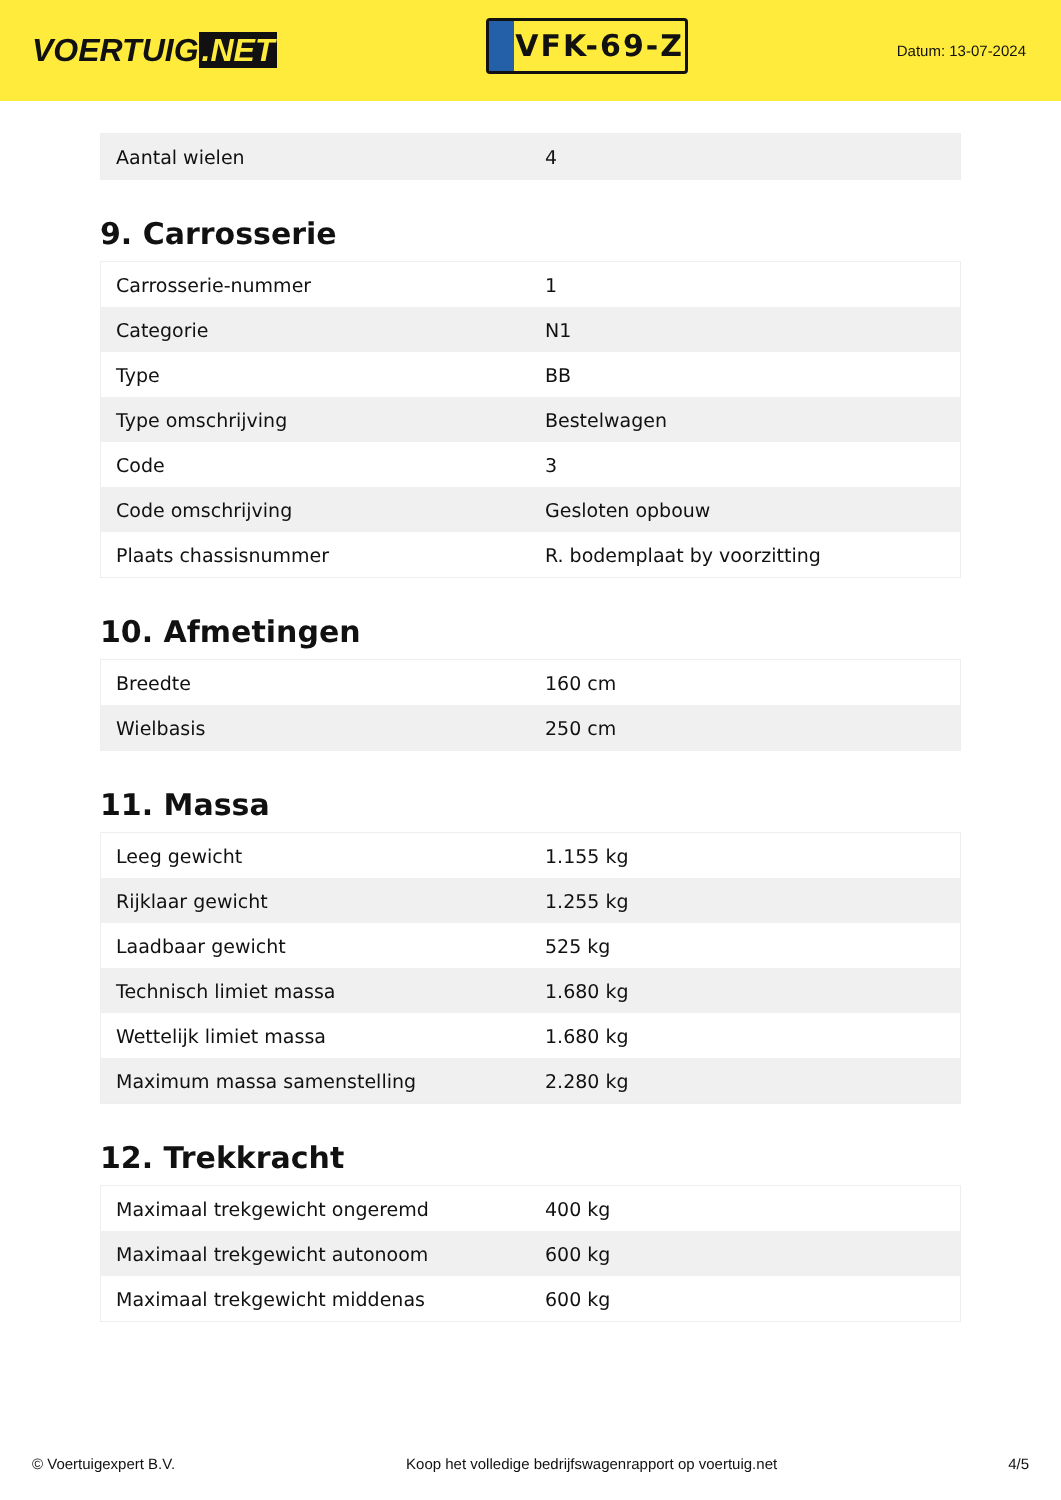VOERTUIG.NET
VFK-69-Z
Datum: 13-07-2024
| Aantal wielen | 4 |
9. Carrosserie
| Carrosserie-nummer | 1 |
| Categorie | N1 |
| Type | BB |
| Type omschrijving | Bestelwagen |
| Code | 3 |
| Code omschrijving | Gesloten opbouw |
| Plaats chassisnummer | R. bodemplaat by voorzitting |
10. Afmetingen
| Breedte | 160 cm |
| Wielbasis | 250 cm |
11. Massa
| Leeg gewicht | 1.155 kg |
| Rijklaar gewicht | 1.255 kg |
| Laadbaar gewicht | 525 kg |
| Technisch limiet massa | 1.680 kg |
| Wettelijk limiet massa | 1.680 kg |
| Maximum massa samenstelling | 2.280 kg |
12. Trekkracht
| Maximaal trekgewicht ongeremd | 400 kg |
| Maximaal trekgewicht autonoom | 600 kg |
| Maximaal trekgewicht middenas | 600 kg |
© Voertuigexpert B.V. Koop het volledige bedrijfswagenrapport op voertuig.net 4/5